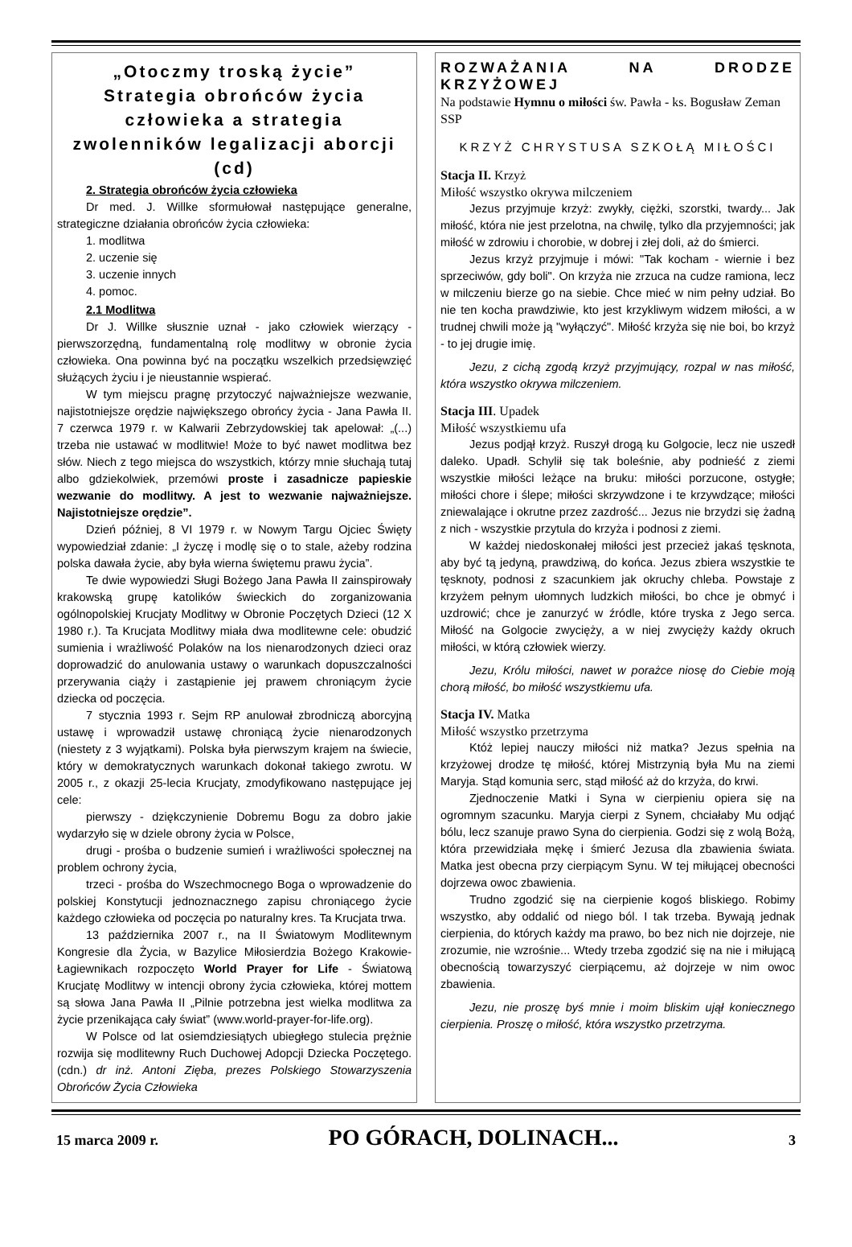„Otoczmy troską życie”
Strategia obrońców życia człowieka a strategia zwolenników legalizacji aborcji (cd)
2. Strategia obrońców życia człowieka
Dr med. J. Willke sformułował następujące generalne, strategiczne działania obrońców życia człowieka:
1. modlitwa
2. uczenie się
3. uczenie innych
4. pomoc.
2.1 Modlitwa
Dr J. Willke słusznie uznał - jako człowiek wierzący - pierwszorzędną, fundamentalną rolę modlitwy w obronie życia człowieka. Ona powinna być na początku wszelkich przedsięwzięć służących życiu i je nieustannie wspierać.
W tym miejscu pragnę przytoczyć najważniejsze wezwanie, najistotniejsze orędzie największego obrońcy życia - Jana Pawła II. 7 czerwca 1979 r. w Kalwarii Zebrzydowskiej tak apelował: „(...) trzeba nie ustawać w modlitwie! Może to być nawet modlitwa bez słów. Niech z tego miejsca do wszystkich, którzy mnie słuchają tutaj albo gdziekolwiek, przemówi proste i zasadnicze papieskie wezwanie do modlitwy. A jest to wezwanie najważniejsze. Najistotniejsze orędzie”.
Dzień później, 8 VI 1979 r. w Nowym Targu Ojciec Święty wypowiedział zdanie: „I życzę i modlę się o to stale, ażeby rodzina polska dawała życie, aby była wierna świętemu prawu życia”.
Te dwie wypowiedzi Sługi Bożego Jana Pawła II zainspirowały krakowską grupę katolików świeckich do zorganizowania ogólnopolskiej Krucjaty Modlitwy w Obronie Poczętych Dzieci (12 X 1980 r.). Ta Krucjata Modlitwy miała dwa modlitewne cele: obudzić sumienia i wrażliwość Polaków na los nienarodzonych dzieci oraz doprowadzić do anulowania ustawy o warunkach dopuszczalności przerywania ciąży i zastąpienie jej prawem chroniącym życie dziecka od poczęcia.
7 stycznia 1993 r. Sejm RP anulował zbrodniczą aborcyjną ustawę i wprowadził ustawę chroniącą życie nienarodzonych (niestety z 3 wyjątkami). Polska była pierwszym krajem na świecie, który w demokratycznych warunkach dokonał takiego zwrotu. W 2005 r., z okazji 25-lecia Krucjaty, zmodyfikowano następujące jej cele:
pierwszy - dziękczynienie Dobremu Bogu za dobro jakie wydarzyło się w dziele obrony życia w Polsce,
drugi - prośba o budzenie sumień i wrażliwości społecznej na problem ochrony życia,
trzeci - prośba do Wszechmocnego Boga o wprowadzenie do polskiej Konstytucji jednoznacznego zapisu chroniącego życie każdego człowieka od poczęcia po naturalny kres. Ta Krucjata trwa.
13 października 2007 r., na II Światowym Modlitewnym Kongresie dla Życia, w Bazylice Miłosierdzia Bożego Krakowie-Łagiewnikach rozpoczęto World Prayer for Life - Światową Krucjatę Modlitwy w intencji obrony życia człowieka, której mottem są słowa Jana Pawła II „Pilnie potrzebna jest wielka modlitwa za życie przenikająca cały świat” (www.world-prayer-for-life.org).
W Polsce od lat osiemdziesiątych ubiegłego stulecia prężnie rozwija się modlitewny Ruch Duchowej Adopcji Dziecka Poczętego. (cdn.) dr inż. Antoni Zięba, prezes Polskiego Stowarzyszenia Obrońców Życia Człowieka
ROZWAŻANIA NA DRODZE KRZYŻOWEJ
Na podstawie Hymnu o miłości św. Pawła - ks. Bogusław Zeman SSP
KRZYŻ CHRYSTUSA SZKOŁĄ MIŁOŚCI
Stacja II. Krzyż
Miłość wszystko okrywa milczeniem
Jezus przyjmuje krzyż: zwykły, ciężki, szorstki, twardy... Jak miłość, która nie jest przelotna, na chwilę, tylko dla przyjemności; jak miłość w zdrowiu i chorobie, w dobrej i złej doli, aż do śmierci.
Jezus krzyż przyjmuje i mówi: "Tak kocham - wiernie i bez sprzeciwów, gdy boli". On krzyża nie zrzuca na cudze ramiona, lecz w milczeniu bierze go na siebie. Chce mieć w nim pełny udział. Bo nie ten kocha prawdziwie, kto jest krzykliwym widzem miłości, a w trudnej chwili może ją "wyłączyć". Miłość krzyża się nie boi, bo krzyż - to jej drugie imię.
Jezu, z cichą zgodą krzyż przyjmujący, rozpal w nas miłość, która wszystko okrywa milczeniem.
Stacja III. Upadek
Miłość wszystkiemu ufa
Jezus podjął krzyż. Ruszył drogą ku Golgocie, lecz nie uszedł daleko. Upadł. Schylił się tak boleśnie, aby podnieść z ziemi wszystkie miłości leżące na bruku: miłości porzucone, ostygłe; miłości chore i ślepe; miłości skrzywdzone i te krzywdzące; miłości zniewalające i okrutne przez zazdrość... Jezus nie brzydzi się żadną z nich - wszystkie przytula do krzyża i podnosi z ziemi.
W każdej niedoskonałej miłości jest przecież jakaś tęsknota, aby być tą jedyną, prawdziwą, do końca. Jezus zbiera wszystkie te tęsknoty, podnosi z szacunkiem jak okruchy chleba. Powstaje z krzyżem pełnym ułomnych ludzkich miłości, bo chce je obmyć i uzdrowić; chce je zanurzyć w źródle, które tryska z Jego serca. Miłość na Golgocie zwycięży, a w niej zwycięży każdy okruch miłości, w którą człowiek wierzy.
Jezu, Królu miłości, nawet w porażce niosę do Ciebie moją chorą miłość, bo miłość wszystkiemu ufa.
Stacja IV. Matka
Miłość wszystko przetrzyma
Któż lepiej nauczy miłości niż matka? Jezus spełnia na krzyżowej drodze tę miłość, której Mistrzynią była Mu na ziemi Maryja. Stąd komunia serc, stąd miłość aż do krzyża, do krwi.
Zjednoczenie Matki i Syna w cierpieniu opiera się na ogromnym szacunku. Maryja cierpi z Synem, chciałaby Mu odjąć bólu, lecz szanuje prawo Syna do cierpienia. Godzi się z wolą Bożą, która przewidziała mękę i śmierć Jezusa dla zbawienia świata. Matka jest obecna przy cierpiącym Synu. W tej miłującej obecności dojrzewa owoc zbawienia.
Trudno zgodzić się na cierpienie kogoś bliskiego. Robimy wszystko, aby oddalić od niego ból. I tak trzeba. Bywają jednak cierpienia, do których każdy ma prawo, bo bez nich nie dojrzeje, nie zrozumie, nie wzrośnie... Wtedy trzeba zgodzić się na nie i miłującą obecnością towarzyszyć cierpiącemu, aż dojrzeje w nim owoc zbawienia.
Jezu, nie proszę byś mnie i moim bliskim ujął koniecznego cierpienia. Proszę o miłość, która wszystko przetrzyma.
15 marca 2009 r. PO GÓRACH, DOLINACH... 3